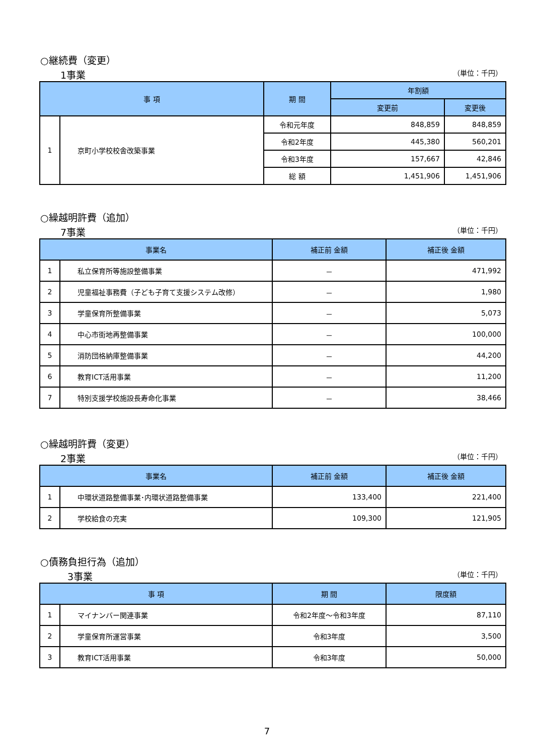○継続費（変更）
1事業 （単位：千円）
| 事 項 | | 期 間 | 年割額 | |
| --- | --- | --- | --- | --- |
| | | | 変更前 | 変更後 |
| 1 | 京町小学校校舎改築事業 | 令和元年度 | 848,859 | 848,859 |
| | | 令和2年度 | 445,380 | 560,201 |
| | | 令和3年度 | 157,667 | 42,846 |
| | | 総 額 | 1,451,906 | 1,451,906 |
○繰越明許費（追加）
7事業 （単位：千円）
| 事業名 | | 補正前 金額 | 補正後 金額 |
| --- | --- | --- | --- |
| 1 | 私立保育所等施設整備事業 | － | 471,992 |
| 2 | 児童福祉事務費（子ども子育て支援システム改修） | － | 1,980 |
| 3 | 学童保育所整備事業 | － | 5,073 |
| 4 | 中心市街地再整備事業 | － | 100,000 |
| 5 | 消防団格納庫整備事業 | － | 44,200 |
| 6 | 教育ICT活用事業 | － | 11,200 |
| 7 | 特別支援学校施設長寿命化事業 | － | 38,466 |
○繰越明許費（変更）
2事業 （単位：千円）
| 事業名 | | 補正前 金額 | 補正後 金額 |
| --- | --- | --- | --- |
| 1 | 中環状道路整備事業･内環状道路整備事業 | 133,400 | 221,400 |
| 2 | 学校給食の充実 | 109,300 | 121,905 |
○債務負担行為（追加）
3事業 （単位：千円）
| 事 項 | | 期 間 | 限度額 |
| --- | --- | --- | --- |
| 1 | マイナンバー関連事業 | 令和2年度～令和3年度 | 87,110 |
| 2 | 学童保育所運営事業 | 令和3年度 | 3,500 |
| 3 | 教育ICT活用事業 | 令和3年度 | 50,000 |
7